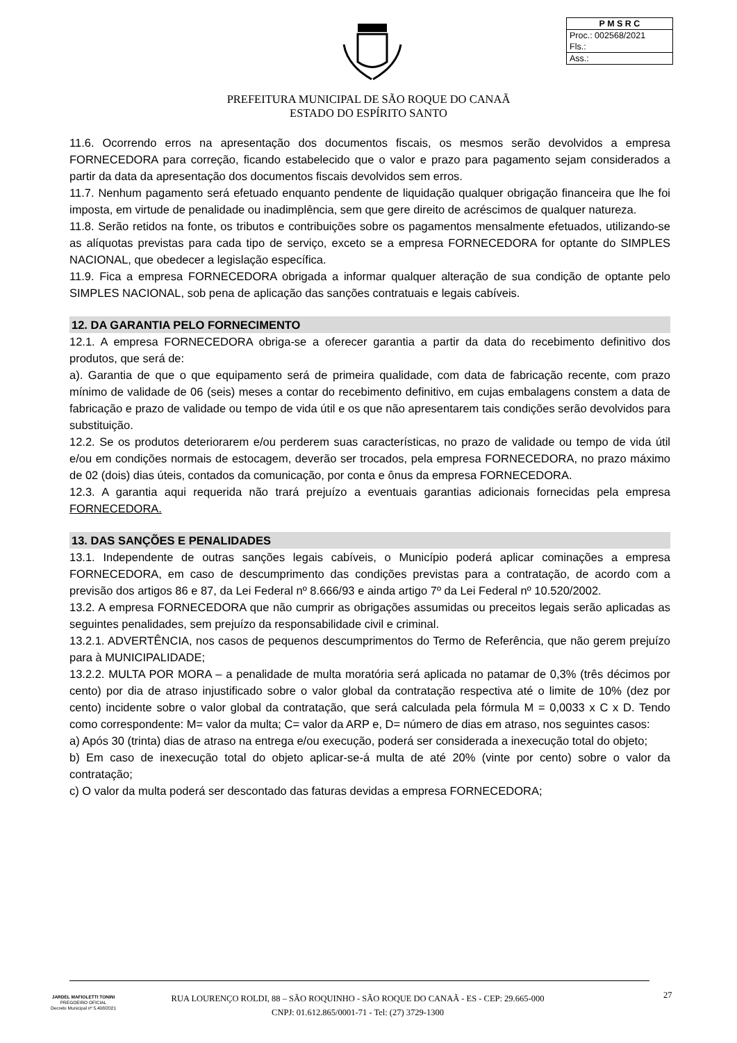| P M S R C |
| --- |
| Proc.: 002568/2021 |
| Fls.: |
| Ass.: |
PREFEITURA MUNICIPAL DE SÃO ROQUE DO CANAÃ
ESTADO DO ESPÍRITO SANTO
11.6. Ocorrendo erros na apresentação dos documentos fiscais, os mesmos serão devolvidos a empresa FORNECEDORA para correção, ficando estabelecido que o valor e prazo para pagamento sejam considerados a partir da data da apresentação dos documentos fiscais devolvidos sem erros.
11.7. Nenhum pagamento será efetuado enquanto pendente de liquidação qualquer obrigação financeira que lhe foi imposta, em virtude de penalidade ou inadimplência, sem que gere direito de acréscimos de qualquer natureza.
11.8. Serão retidos na fonte, os tributos e contribuições sobre os pagamentos mensalmente efetuados, utilizando-se as alíquotas previstas para cada tipo de serviço, exceto se a empresa FORNECEDORA for optante do SIMPLES NACIONAL, que obedecer a legislação específica.
11.9. Fica a empresa FORNECEDORA obrigada a informar qualquer alteração de sua condição de optante pelo SIMPLES NACIONAL, sob pena de aplicação das sanções contratuais e legais cabíveis.
12. DA GARANTIA PELO FORNECIMENTO
12.1. A empresa FORNECEDORA obriga-se a oferecer garantia a partir da data do recebimento definitivo dos produtos, que será de:
a). Garantia de que o que equipamento será de primeira qualidade, com data de fabricação recente, com prazo mínimo de validade de 06 (seis) meses a contar do recebimento definitivo, em cujas embalagens constem a data de fabricação e prazo de validade ou tempo de vida útil e os que não apresentarem tais condições serão devolvidos para substituição.
12.2. Se os produtos deteriorarem e/ou perderem suas características, no prazo de validade ou tempo de vida útil e/ou em condições normais de estocagem, deverão ser trocados, pela empresa FORNECEDORA, no prazo máximo de 02 (dois) dias úteis, contados da comunicação, por conta e ônus da empresa FORNECEDORA.
12.3. A garantia aqui requerida não trará prejuízo a eventuais garantias adicionais fornecidas pela empresa FORNECEDORA.
13. DAS SANÇÕES E PENALIDADES
13.1. Independente de outras sanções legais cabíveis, o Município poderá aplicar cominações a empresa FORNECEDORA, em caso de descumprimento das condições previstas para a contratação, de acordo com a previsão dos artigos 86 e 87, da Lei Federal nº 8.666/93 e ainda artigo 7º da Lei Federal nº 10.520/2002.
13.2. A empresa FORNECEDORA que não cumprir as obrigações assumidas ou preceitos legais serão aplicadas as seguintes penalidades, sem prejuízo da responsabilidade civil e criminal.
13.2.1. ADVERTÊNCIA, nos casos de pequenos descumprimentos do Termo de Referência, que não gerem prejuízo para à MUNICIPALIDADE;
13.2.2. MULTA POR MORA – a penalidade de multa moratória será aplicada no patamar de 0,3% (três décimos por cento) por dia de atraso injustificado sobre o valor global da contratação respectiva até o limite de 10% (dez por cento) incidente sobre o valor global da contratação, que será calculada pela fórmula M = 0,0033 x C x D. Tendo como correspondente: M= valor da multa; C= valor da ARP e, D= número de dias em atraso, nos seguintes casos:
a) Após 30 (trinta) dias de atraso na entrega e/ou execução, poderá ser considerada a inexecução total do objeto;
b) Em caso de inexecução total do objeto aplicar-se-á multa de até 20% (vinte por cento) sobre o valor da contratação;
c) O valor da multa poderá ser descontado das faturas devidas a empresa FORNECEDORA;
JARDEL MAFIOLETTI TONINI
PREGOEIRO OFICIAL
Decreto Municipal nº 5.408/2021
RUA LOURENÇO ROLDI, 88 – SÃO ROQUINHO - SÃO ROQUE DO CANAÃ - ES - CEP: 29.665-000
CNPJ: 01.612.865/0001-71 - Tel: (27) 3729-1300
27